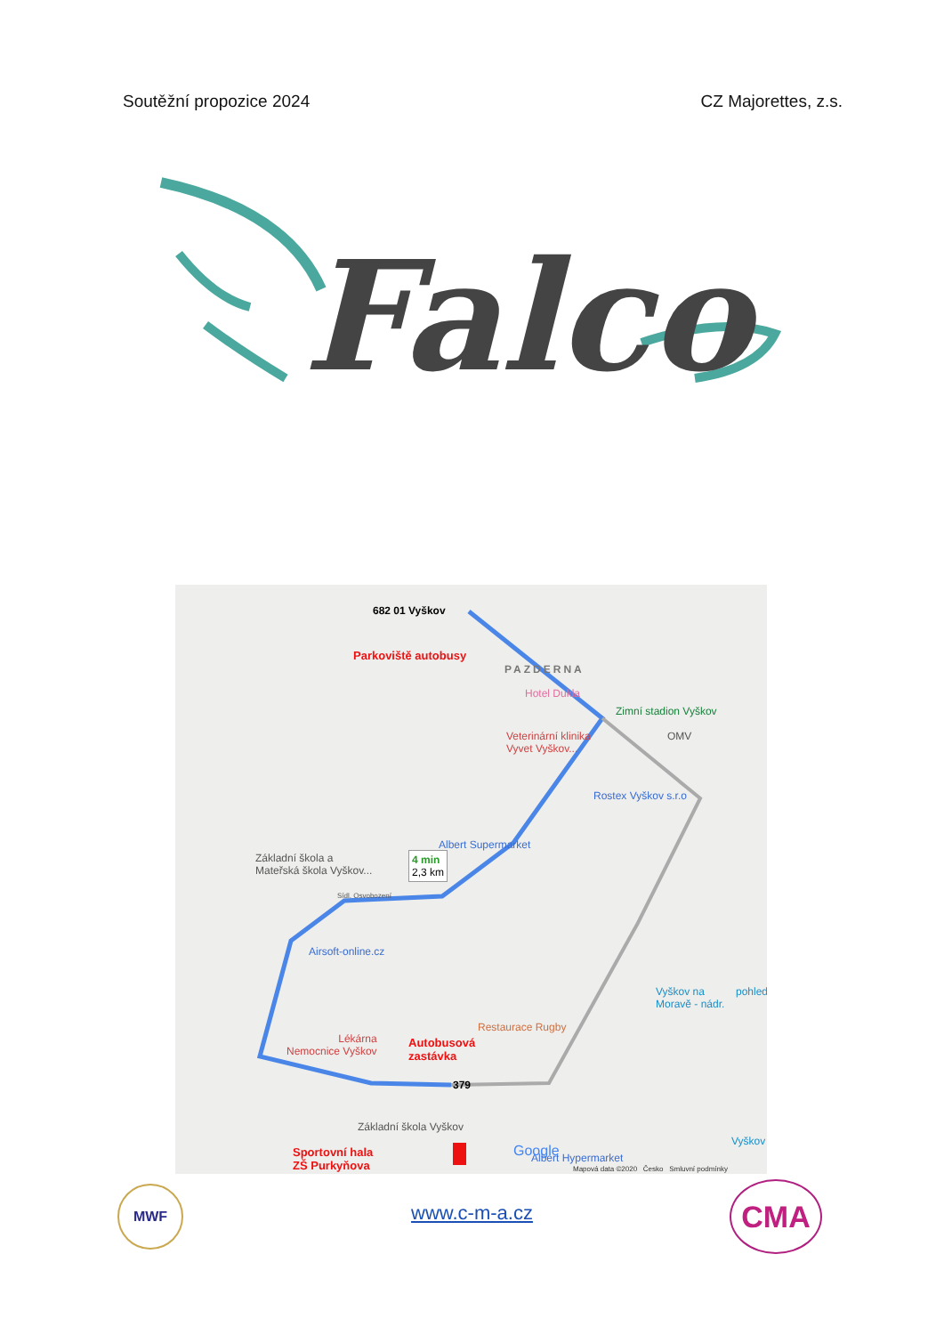Soutěžní propozice 2024 CZ Majorettes, z.s.
Falco
682 01 Vyškov
Parkoviště autobusy
PAZDERNA
Hotel Dukla
Zimní stadion Vyškov
Veterinární klinika
Vyvet Vyškov...
OMV
Rostex Vyškov s.r.o
Albert Supermarket
Základní škola a
Mateřská škola Vyškov...
4 min
2,3 km
Sídl. Osvobození
Airsoft-online.cz
Vyškov na
Moravě - nádr.
pohled
Restaurace Rugby
Lékárna
Nemocnice Vyškov
Autobusová
zastávka
379
Základní škola Vyškov
Sportovní hala
ZŠ Purkyňova
Albert Hypermarket
Google
Vyškov
Mapová data ©2020 Česko Smluvní podmínky
MWF
www.c-m-a.cz CMA